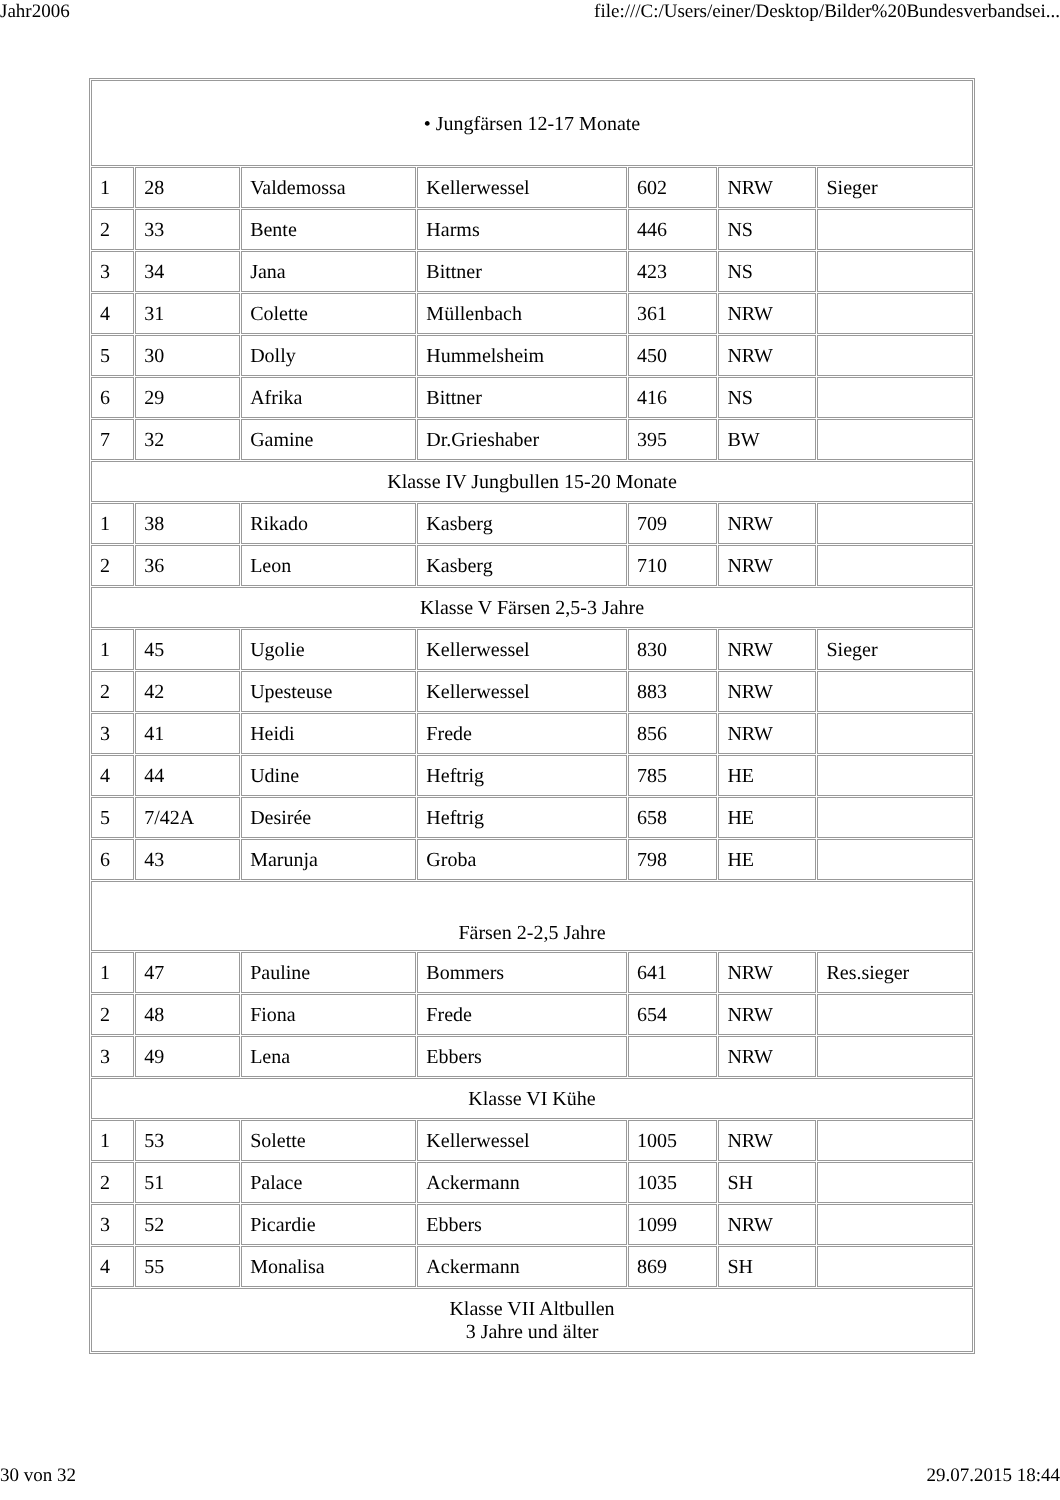Jahr2006 file:///C:/Users/einer/Desktop/Bilder%20Bundesverbandsei...
| • Jungfärsen 12-17 Monate | | | | | | |
| 1 | 28 | Valdemossa | Kellerwessel | 602 | NRW | Sieger |
| 2 | 33 | Bente | Harms | 446 | NS | |
| 3 | 34 | Jana | Bittner | 423 | NS | |
| 4 | 31 | Colette | Müllenbach | 361 | NRW | |
| 5 | 30 | Dolly | Hummelsheim | 450 | NRW | |
| 6 | 29 | Afrika | Bittner | 416 | NS | |
| 7 | 32 | Gamine | Dr.Grieshaber | 395 | BW | |
| Klasse IV Jungbullen 15-20 Monate | | | | | | |
| 1 | 38 | Rikado | Kasberg | 709 | NRW | |
| 2 | 36 | Leon | Kasberg | 710 | NRW | |
| Klasse V Färsen 2,5-3 Jahre | | | | | | |
| 1 | 45 | Ugolie | Kellerwessel | 830 | NRW | Sieger |
| 2 | 42 | Upesteuse | Kellerwessel | 883 | NRW | |
| 3 | 41 | Heidi | Frede | 856 | NRW | |
| 4 | 44 | Udine | Heftrig | 785 | HE | |
| 5 | 7/42A | Desirée | Heftrig | 658 | HE | |
| 6 | 43 | Marunja | Groba | 798 | HE | |
| Färsen 2-2,5 Jahre | | | | | | |
| 1 | 47 | Pauline | Bommers | 641 | NRW | Res.sieger |
| 2 | 48 | Fiona | Frede | 654 | NRW | |
| 3 | 49 | Lena | Ebbers | | NRW | |
| Klasse VI Kühe | | | | | | |
| 1 | 53 | Solette | Kellerwessel | 1005 | NRW | |
| 2 | 51 | Palace | Ackermann | 1035 | SH | |
| 3 | 52 | Picardie | Ebbers | 1099 | NRW | |
| 4 | 55 | Monalisa | Ackermann | 869 | SH | |
| Klasse VII Altbullen 3 Jahre und älter | | | | | | |
30 von 32 29.07.2015 18:44